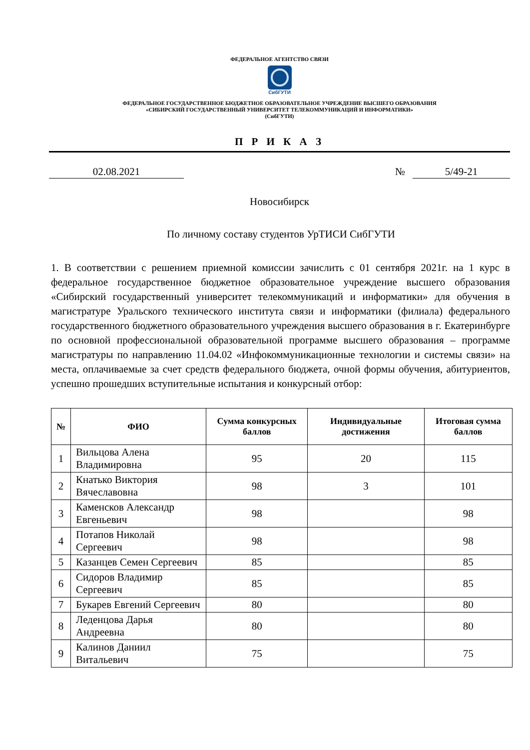ФЕДЕРАЛЬНОЕ АГЕНТСТВО СВЯЗИ
СибГУТИ
ФЕДЕРАЛЬНОЕ ГОСУДАРСТВЕННОЕ БЮДЖЕТНОЕ ОБРАЗОВАТЕЛЬНОЕ УЧРЕЖДЕНИЕ ВЫСШЕГО ОБРАЗОВАНИЯ
«СИБИРСКИЙ ГОСУДАРСТВЕННЫЙ УНИВЕРСИТЕТ ТЕЛЕКОММУНИКАЦИЙ И ИНФОРМАТИКИ»
(СибГУТИ)
П Р И К А З
02.08.2021 № 5/49-21
Новосибирск
По личному составу студентов УрТИСИ СибГУТИ
1. В соответствии с решением приемной комиссии зачислить с 01 сентября 2021г. на 1 курс в федеральное государственное бюджетное образовательное учреждение высшего образования «Сибирский государственный университет телекоммуникаций и информатики» для обучения в магистратуре Уральского технического института связи и информатики (филиала) федерального государственного бюджетного образовательного учреждения высшего образования в г. Екатеринбурге по основной профессиональной образовательной программе высшего образования – программе магистратуры по направлению 11.04.02 «Инфокоммуникационные технологии и системы связи» на места, оплачиваемые за счет средств федерального бюджета, очной формы обучения, абитуриентов, успешно прошедших вступительные испытания и конкурсный отбор:
| № | ФИО | Сумма конкурсных баллов | Индивидуальные достижения | Итоговая сумма баллов |
| --- | --- | --- | --- | --- |
| 1 | Вильцова Алена Владимировна | 95 | 20 | 115 |
| 2 | Кнатько Виктория Вячеславовна | 98 | 3 | 101 |
| 3 | Каменсков Александр Евгеньевич | 98 | | 98 |
| 4 | Потапов Николай Сергеевич | 98 | | 98 |
| 5 | Казанцев Семен Сергеевич | 85 | | 85 |
| 6 | Сидоров Владимир Сергеевич | 85 | | 85 |
| 7 | Букарев Евгений Сергеевич | 80 | | 80 |
| 8 | Леденцова Дарья Андреевна | 80 | | 80 |
| 9 | Калинов Даниил Витальевич | 75 | | 75 |